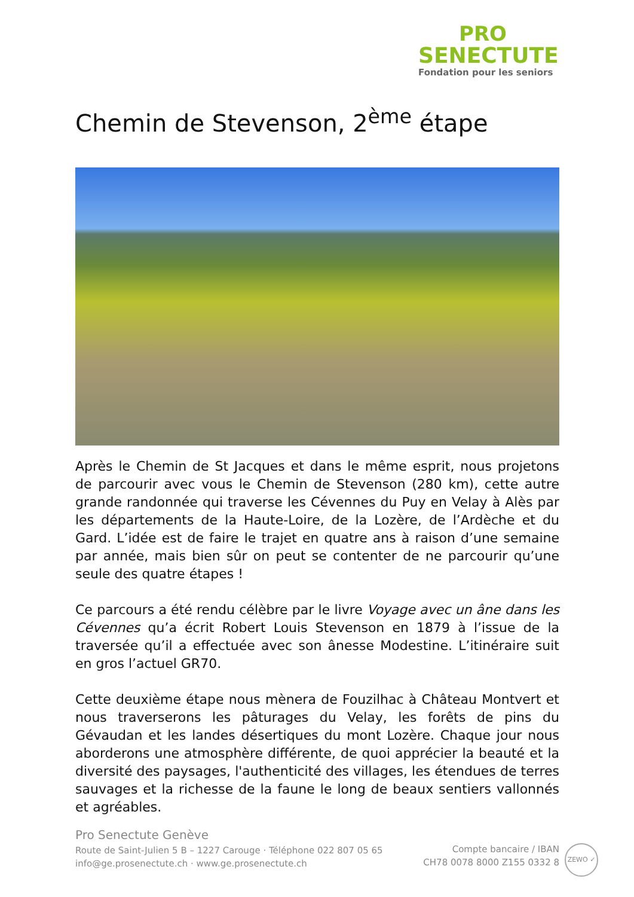PRO
SENECTUTE
Fondation pour les seniors
Chemin de Stevenson, 2<sup>ème</sup> étape
Après le Chemin de St Jacques et dans le même esprit, nous projetons de parcourir avec vous le Chemin de Stevenson (280 km), cette autre grande randonnée qui traverse les Cévennes du Puy en Velay à Alès par les départements de la Haute-Loire, de la Lozère, de l’Ardèche et du Gard. L’idée est de faire le trajet en quatre ans à raison d’une semaine par année, mais bien sûr on peut se contenter de ne parcourir qu’une seule des quatre étapes !
Ce parcours a été rendu célèbre par le livre Voyage avec un âne dans les Cévennes qu’a écrit Robert Louis Stevenson en 1879 à l’issue de la traversée qu’il a effectuée avec son ânesse Modestine. L’itinéraire suit en gros l’actuel GR70.
Cette deuxième étape nous mènera de Fouzilhac à Château Montvert et nous traverserons les pâturages du Velay, les forêts de pins du Gévaudan et les landes désertiques du mont Lozère. Chaque jour nous aborderons une atmosphère différente, de quoi apprécier la beauté et la diversité des paysages, l'authenticité des villages, les étendues de terres sauvages et la richesse de la faune le long de beaux sentiers vallonnés et agréables.
Pro Senectute Genève
Route de Saint-Julien 5 B – 1227 Carouge · Téléphone 022 807 05 65
info@ge.prosenectute.ch · www.ge.prosenectute.ch
Compte bancaire / IBAN
CH78 0078 8000 Z155 0332 8
ZEWO ✓